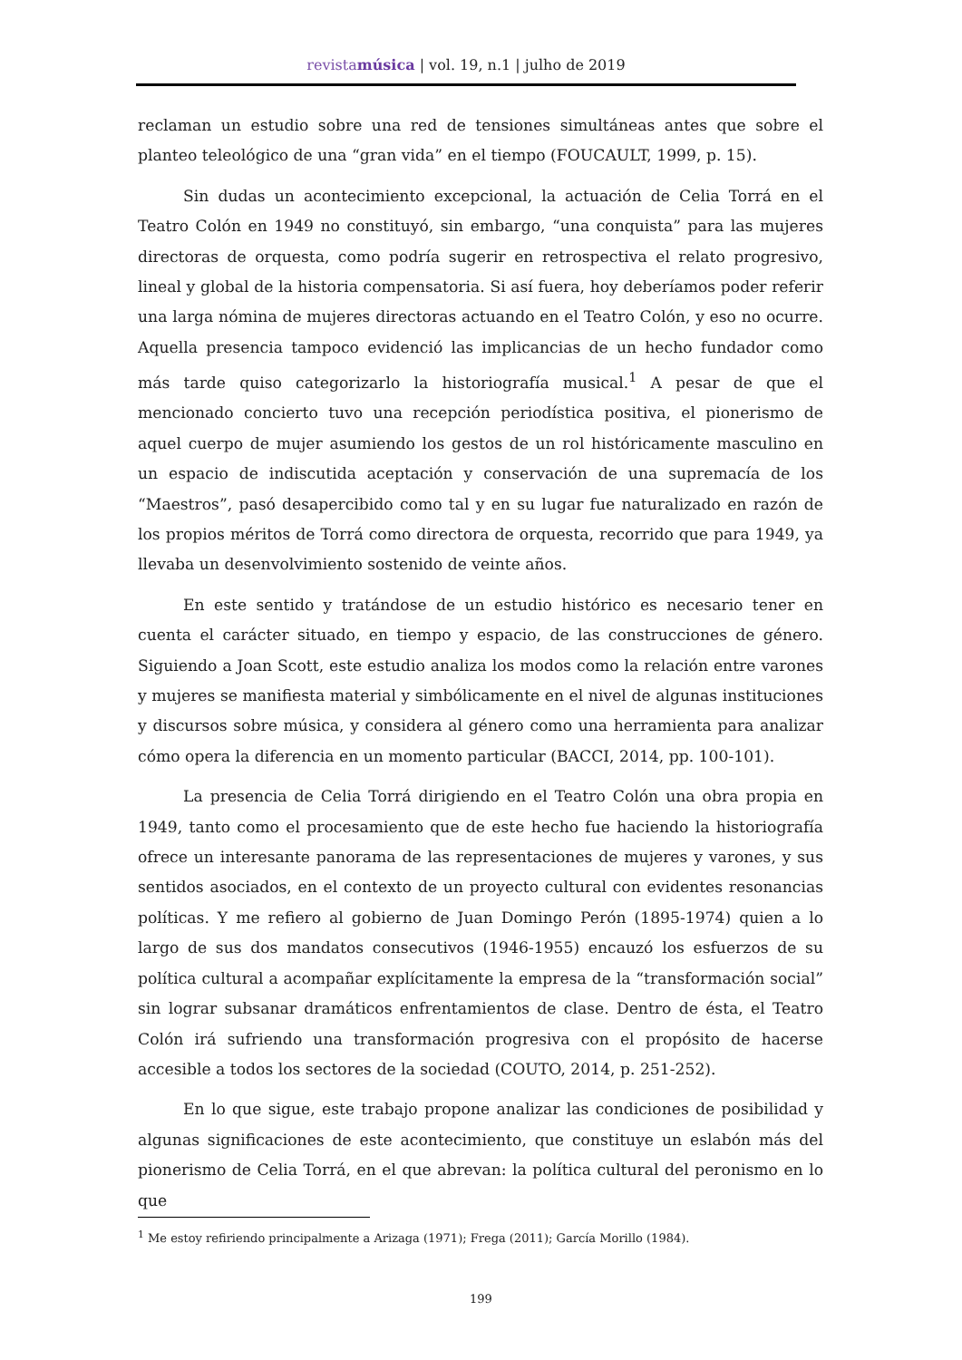revista música | vol. 19, n.1 | julho de 2019
reclaman un estudio sobre una red de tensiones simultáneas antes que sobre el planteo teleológico de una “gran vida” en el tiempo (FOUCAULT, 1999, p. 15).
Sin dudas un acontecimiento excepcional, la actuación de Celia Torrá en el Teatro Colón en 1949 no constituyó, sin embargo, “una conquista” para las mujeres directoras de orquesta, como podría sugerir en retrospectiva el relato progresivo, lineal y global de la historia compensatoria. Si así fuera, hoy deberíamos poder referir una larga nómina de mujeres directoras actuando en el Teatro Colón, y eso no ocurre. Aquella presencia tampoco evidenció las implicancias de un hecho fundador como más tarde quiso categorizarlo la historiografía musical.<sup>1</sup> A pesar de que el mencionado concierto tuvo una recepción periodística positiva, el pionerismo de aquel cuerpo de mujer asumiendo los gestos de un rol históricamente masculino en un espacio de indiscutida aceptación y conservación de una supremacía de los “Maestros”, pasó desapercibido como tal y en su lugar fue naturalizado en razón de los propios méritos de Torrá como directora de orquesta, recorrido que para 1949, ya llevaba un desenvolvimiento sostenido de veinte años.
En este sentido y tratándose de un estudio histórico es necesario tener en cuenta el carácter situado, en tiempo y espacio, de las construcciones de género. Siguiendo a Joan Scott, este estudio analiza los modos como la relación entre varones y mujeres se manifiesta material y simbólicamente en el nivel de algunas instituciones y discursos sobre música, y considera al género como una herramienta para analizar cómo opera la diferencia en un momento particular (BACCI, 2014, pp. 100-101).
La presencia de Celia Torrá dirigiendo en el Teatro Colón una obra propia en 1949, tanto como el procesamiento que de este hecho fue haciendo la historiografía ofrece un interesante panorama de las representaciones de mujeres y varones, y sus sentidos asociados, en el contexto de un proyecto cultural con evidentes resonancias políticas. Y me refiero al gobierno de Juan Domingo Perón (1895-1974) quien a lo largo de sus dos mandatos consecutivos (1946-1955) encauzó los esfuerzos de su política cultural a acompañar explícitamente la empresa de la “transformación social” sin lograr subsanar dramáticos enfrentamientos de clase. Dentro de ésta, el Teatro Colón irá sufriendo una transformación progresiva con el propósito de hacerse accesible a todos los sectores de la sociedad (COUTO, 2014, p. 251-252).
En lo que sigue, este trabajo propone analizar las condiciones de posibilidad y algunas significaciones de este acontecimiento, que constituye un eslabón más del pionerismo de Celia Torrá, en el que abrevan: la política cultural del peronismo en lo que
<sup>1</sup> Me estoy refiriendo principalmente a Arizaga (1971); Frega (2011); García Morillo (1984).
199